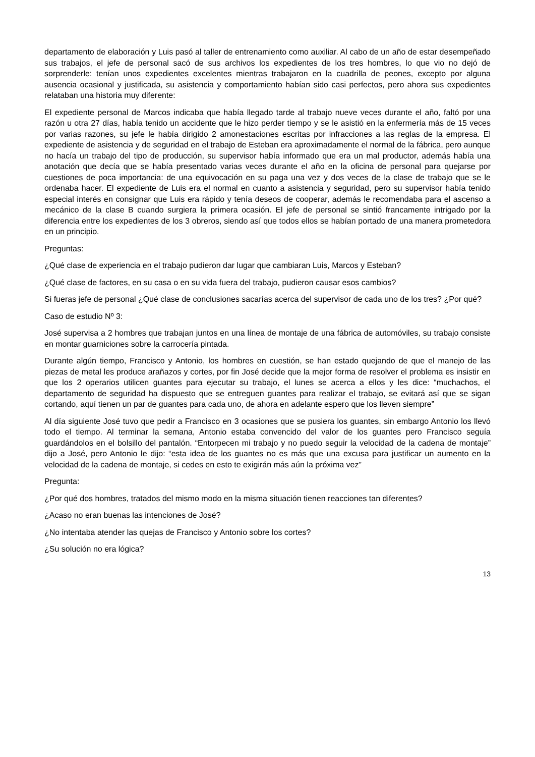departamento de elaboración y Luis pasó al taller de entrenamiento como auxiliar. Al cabo de un año de estar desempeñado sus trabajos, el jefe de personal sacó de sus archivos los expedientes de los tres hombres, lo que vio no dejó de sorprenderle: tenían unos expedientes excelentes mientras trabajaron en la cuadrilla de peones, excepto por alguna ausencia ocasional y justificada, su asistencia y comportamiento habían sido casi perfectos, pero ahora sus expedientes relataban una historia muy diferente:
El expediente personal de Marcos indicaba que había llegado tarde al trabajo nueve veces durante el año, faltó por una razón u otra 27 días, había tenido un accidente que le hizo perder tiempo y se le asistió en la enfermería más de 15 veces por varias razones, su jefe le había dirigido 2 amonestaciones escritas por infracciones a las reglas de la empresa. El expediente de asistencia y de seguridad en el trabajo de Esteban era aproximadamente el normal de la fábrica, pero aunque no hacía un trabajo del tipo de producción, su supervisor había informado que era un mal productor, además había una anotación que decía que se había presentado varias veces durante el año en la oficina de personal para quejarse por cuestiones de poca importancia: de una equivocación en su paga una vez y dos veces de la clase de trabajo que se le ordenaba hacer. El expediente de Luis era el normal en cuanto a asistencia y seguridad, pero su supervisor había tenido especial interés en consignar que Luis era rápido y tenía deseos de cooperar, además le recomendaba para el ascenso a mecánico de la clase B cuando surgiera la primera ocasión. El jefe de personal se sintió francamente intrigado por la diferencia entre los expedientes de los 3 obreros, siendo así que todos ellos se habían portado de una manera prometedora en un principio.
Preguntas:
¿Qué clase de experiencia en el trabajo pudieron dar lugar que cambiaran Luis, Marcos y Esteban?
¿Qué clase de factores, en su casa o en su vida fuera del trabajo, pudieron causar esos cambios?
Si fueras jefe de personal ¿Qué clase de conclusiones sacarías acerca del supervisor de cada uno de los tres? ¿Por qué?
Caso de estudio Nº 3:
José supervisa a 2 hombres que trabajan juntos en una línea de montaje de una fábrica de automóviles, su trabajo consiste en montar guarniciones sobre la carrocería pintada.
Durante algún tiempo, Francisco y Antonio, los hombres en cuestión, se han estado quejando de que el manejo de las piezas de metal les produce arañazos y cortes, por fin José decide que la mejor forma de resolver el problema es insistir en que los 2 operarios utilicen guantes para ejecutar su trabajo, el lunes se acerca a ellos y les dice: “muchachos, el departamento de seguridad ha dispuesto que se entreguen guantes para realizar el trabajo, se evitará así que se sigan cortando, aquí tienen un par de guantes para cada uno, de ahora en adelante espero que los lleven siempre”
Al día siguiente José tuvo que pedir a Francisco en 3 ocasiones que se pusiera los guantes, sin embargo Antonio los llevó todo el tiempo. Al terminar la semana, Antonio estaba convencido del valor de los guantes pero Francisco seguía guardándolos en el bolsillo del pantalón. “Entorpecen mi trabajo y no puedo seguir la velocidad de la cadena de montaje” dijo a José, pero Antonio le dijo: “esta idea de los guantes no es más que una excusa para justificar un aumento en la velocidad de la cadena de montaje, si cedes en esto te exigirán más aún la próxima vez”
Pregunta:
¿Por qué dos hombres, tratados del mismo modo en la misma situación tienen reacciones tan diferentes?
¿Acaso no eran buenas las intenciones de José?
¿No intentaba atender las quejas de Francisco y Antonio sobre los cortes?
¿Su solución no era lógica?
13